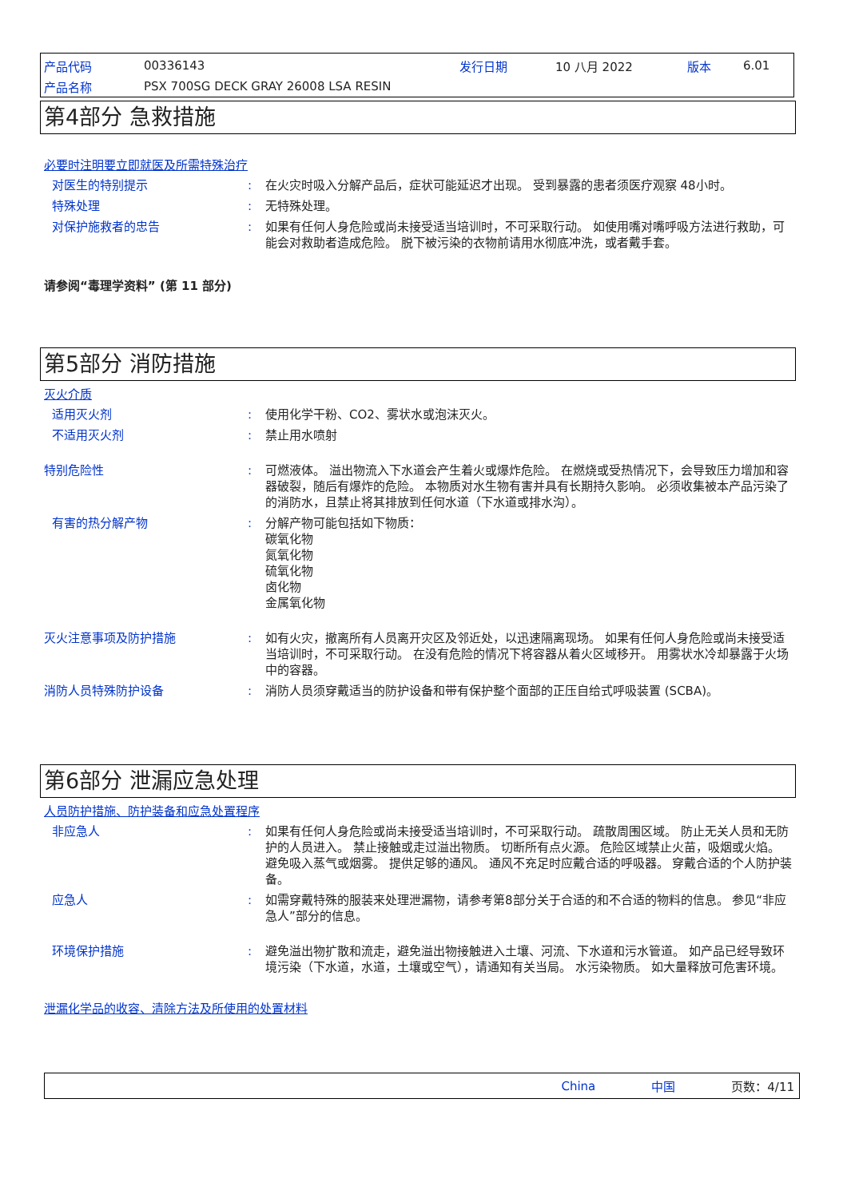产品代码 00336143 发行日期 10 八月 2022 版本 6.01
产品名称 PSX 700SG DECK GRAY 26008 LSA RESIN
第4部分 急救措施
必要时注明要立即就医及所需特殊治疗
对医生的特别提示: 在火灾时吸入分解产品后，症状可能延迟才出现。 受到暴露的患者须医疗观察 48小时。
特殊处理: 无特殊处理。
对保护施救者的忠告: 如果有任何人身危险或尚未接受适当培训时，不可采取行动。 如使用嘴对嘴呼吸方法进行救助，可能会对救助者造成危险。 脱下被污染的衣物前请用水彻底冲洗，或者戴手套。
请参阅“毒理学资料” (第 11 部分)
第5部分 消防措施
灭火介质
适用灭火剂: 使用化学干粉、CO2、雾状水或泡沫灭火。
不适用灭火剂: 禁止用水喷射
特别危险性: 可燃液体。 溢出物流入下水道会产生着火或爆炸危险。 在燃烧或受热情况下，会导致压力增加和容器破裂，随后有爆炸的危险。 本物质对水生物有害并具有长期持久影响。 必须收集被本产品污染了的消防水，且禁止将其排放到任何水道（下水道或排水沟）。
有害的热分解产物: 分解产物可能包括如下物质：
碳氧化物
氮氧化物
硫氧化物
卤化物
金属氧化物
灭火注意事项及防护措施: 如有火灾，撤离所有人员离开灾区及邻近处，以迅速隔离现场。 如果有任何人身危险或尚未接受适当培训时，不可采取行动。 在没有危险的情况下将容器从着火区域移开。 用雾状水冷却暴露于火场中的容器。
消防人员特殊防护设备: 消防人员须穿戴适当的防护设备和带有保护整个面部的正压自给式呼吸装置 (SCBA)。
第6部分 泄漏应急处理
人员防护措施、防护装备和应急处置程序
非应急人: 如果有任何人身危险或尚未接受适当培训时，不可采取行动。 疏散周围区域。 防止无关人员和无防护的人员进入。 禁止接触或走过溢出物质。 切断所有点火源。 危险区域禁止火苗，吸烟或火焰。 避免吸入蒸气或烟雾。 提供足够的通风。 通风不充足时应戴合适的呼吸器。 穿戴合适的个人防护装备。
应急人: 如需穿戴特殊的服装来处理泄漏物，请参考第8部分关于合适的和不合适的物料的信息。 参见“非应急人”部分的信息。
环境保护措施: 避免溢出物扩散和流走，避免溢出物接触进入土壤、河流、下水道和污水管道。 如产品已经导致环境污染（下水道，水道，土壤或空气），请通知有关当局。 水污染物质。 如大量释放可危害环境。
泄漏化学品的收容、清除方法及所使用的处置材料
China 中国 页数：4/11